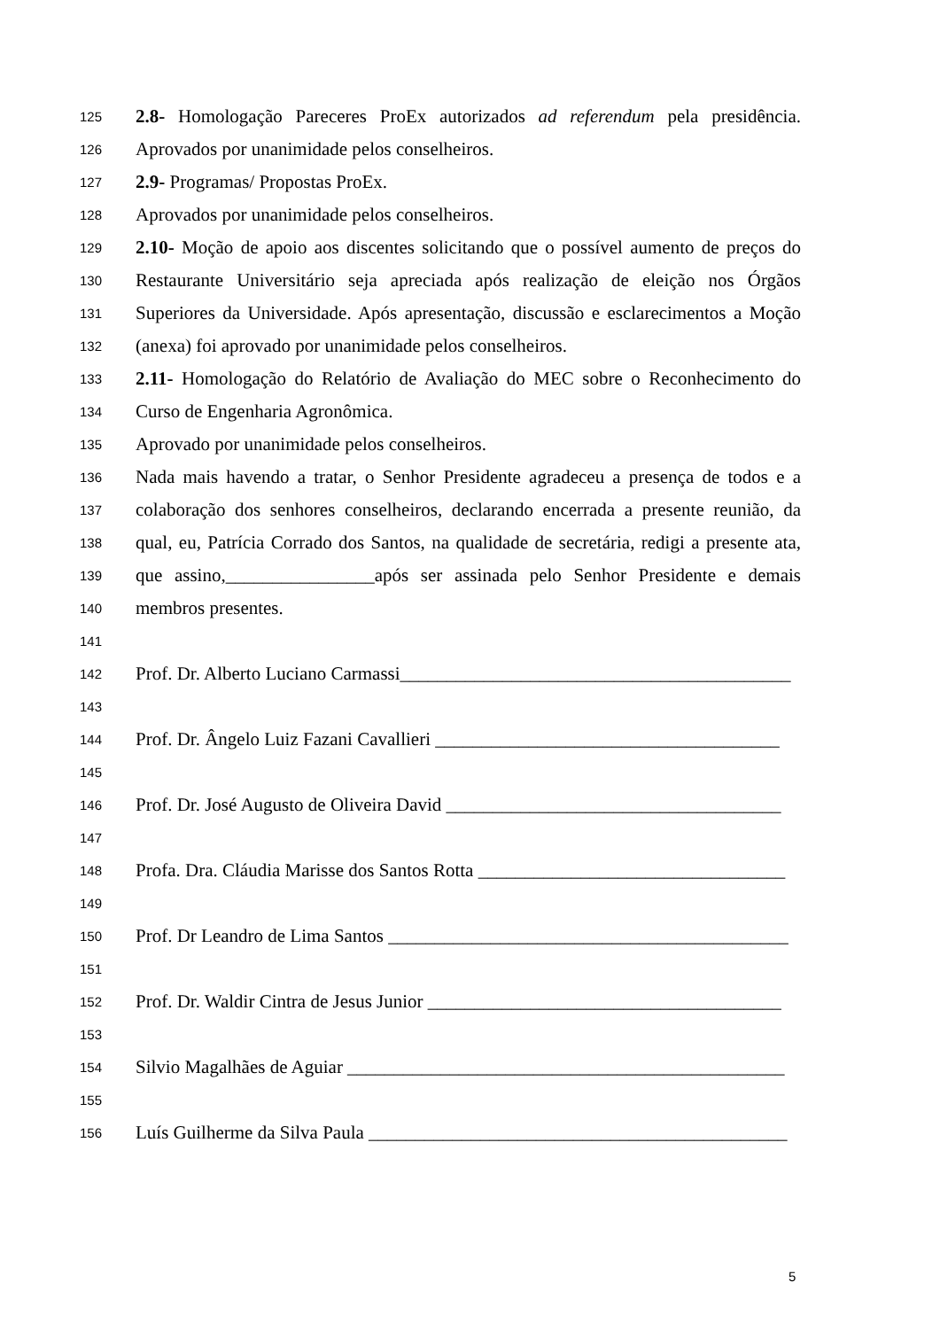125 2.8- Homologação Pareceres ProEx autorizados ad referendum pela presidência.
126 Aprovados por unanimidade pelos conselheiros.
127 2.9- Programas/ Propostas ProEx.
128 Aprovados por unanimidade pelos conselheiros.
129 2.10- Moção de apoio aos discentes solicitando que o possível aumento de preços do
130 Restaurante Universitário seja apreciada após realização de eleição nos Órgãos
131 Superiores da Universidade. Após apresentação, discussão e esclarecimentos a Moção
132 (anexa) foi aprovado por unanimidade pelos conselheiros.
133 2.11- Homologação do Relatório de Avaliação do MEC sobre o Reconhecimento do
134 Curso de Engenharia Agronômica.
135 Aprovado por unanimidade pelos conselheiros.
136 Nada mais havendo a tratar, o Senhor Presidente agradeceu a presença de todos e a
137 colaboração dos senhores conselheiros, declarando encerrada a presente reunião, da
138 qual, eu, Patrícia Corrado dos Santos, na qualidade de secretária, redigi a presente ata,
139 que assino,________________após ser assinada pelo Senhor Presidente e demais
140 membros presentes.
141
142 Prof. Dr. Alberto Luciano Carmassi__________________________________________
143
144 Prof. Dr. Ângelo Luiz Fazani Cavallieri _____________________________________
145
146 Prof. Dr. José Augusto de Oliveira David ____________________________________
147
148 Profa. Dra. Cláudia Marisse dos Santos Rotta _________________________________
149
150 Prof. Dr Leandro de Lima Santos ___________________________________________
151
152 Prof. Dr. Waldir Cintra de Jesus Junior ______________________________________
153
154 Silvio Magalhães de Aguiar _______________________________________________
155
156 Luís Guilherme da Silva Paula _____________________________________________
5